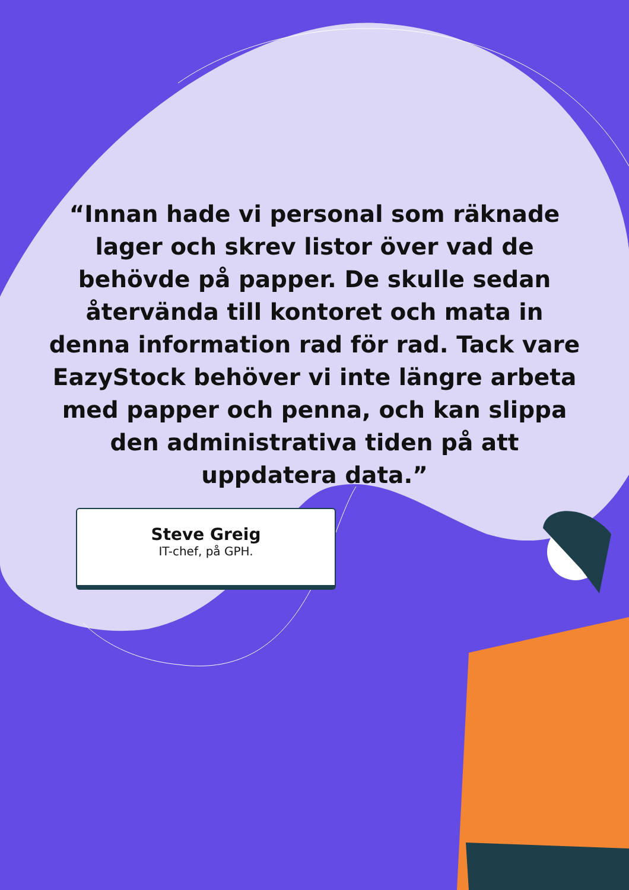“Innan hade vi personal som räknade lager och skrev listor över vad de behövde på papper. De skulle sedan återvända till kontoret och mata in denna information rad för rad. Tack vare EazyStock behöver vi inte längre arbeta med papper och penna, och kan slippa den administrativa tiden på att uppdatera data.”
Steve Greig
IT-chef, på GPH.